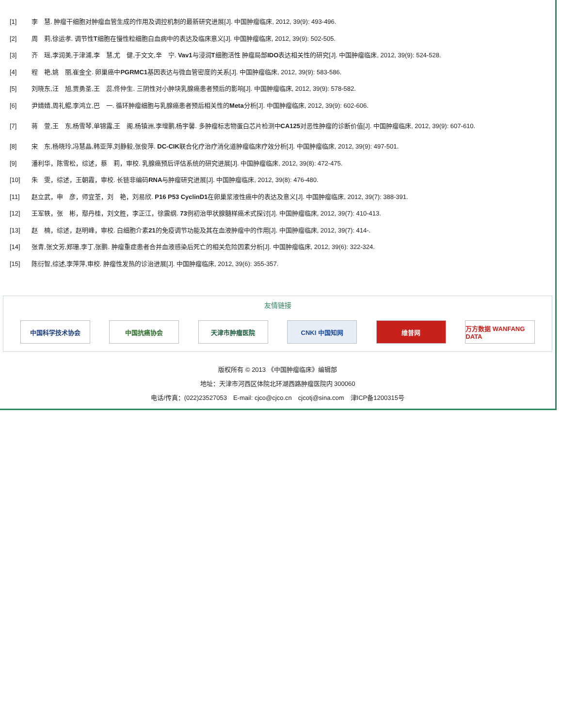| [1] | 李 慧. 肿瘤干细胞对肿瘤血管生成的作用及调控机制的最新研究进展[J]. 中国肿瘤临床, 2012, 39(9): 493-496. |
| [2] | 周 莉,徐运孝. 调节性 T 细胞在慢性粒细胞白血病中的表达及临床意义[J]. 中国肿瘤临床, 2012, 39(9): 502-505. |
| [3] | 齐 瑶,李润美,于津浦,李 慧,尤 健,于文文,辛 宁. Vav1 与浸润 T 细胞活性 肿瘤局部 IDO 表达相关性的研究[J]. 中国肿瘤临床, 2012, 39(9): 524-528. |
| [4] | 程 艳,姚 丽,崔金全. 卵巢癌中 PGRMC1 基因表达与微血管密度的关系[J]. 中国肿瘤临床, 2012, 39(9): 583-586. |
| [5] | 刘晓东,汪 旭,贾勇圣,王 蕊,佟仲生. 三阴性对小肿块乳腺癌患者预后的影响[J]. 中国肿瘤临床, 2012, 39(9): 578-582. |
| [6] | 尹婧婧,周礼鲲,李鸿立,巴 一. 循环肿瘤细胞与乳腺癌患者预后相关性的 Meta 分析[J]. 中国肿瘤临床, 2012, 39(9): 602-606. |
| [7] | 蒋 萱,王 东,杨雪琴,单锦露,王 阁,杨镇洲,李增鹏,杨宇馨. 多肿瘤标志物蛋白芯片检测中 CA125 对恶性肿瘤的诊断价值[J]. 中国肿瘤临床, 2012, 39(9): 607-610. |
| [8] | 宋 东,杨晓玲,冯慧晶,韩亚萍,刘静毅,张俊萍. DC-CIK 联合化疗治疗消化道肿瘤临床疗效分析[J]. 中国肿瘤临床, 2012, 39(9): 497-501. |
| [9] | 潘利华，陈雪松，综述，蔡 莉，审校. 乳腺癌预后评估系统的研究进展[J]. 中国肿瘤临床, 2012, 39(8): 472-475. |
| [10] | 朱 雯，综述，王朝霞，审校. 长链非编码 RNA 与肿瘤研究进展[J]. 中国肿瘤临床, 2012, 39(8): 476-480. |
| [11] | 赵立武，申 彦，师宜荃，刘 艳，刘易欣. P16 P53 CyclinD1 在卵巢浆液性癌中的表达及意义[J]. 中国肿瘤临床, 2012, 39(7): 388-391. |
| [12] | 王军轶，张 彬，鄢丹桂，刘文胜，李正江，徐震纲. 73 例初治甲状腺髓样癌术式探讨[J]. 中国肿瘤临床, 2012, 39(7): 410-413. |
| [13] | 赵 楠，综述，赵明峰，审校. 白细胞介素 21 的免疫调节功能及其在血液肿瘤中的作用[J]. 中国肿瘤临床, 2012, 39(7): 414-. |
| [14] | 张青,张文芳,郑珊,李丁,张鹏. 肿瘤重症患者合并血液感染后死亡的相关危险因素分析[J]. 中国肿瘤临床, 2012, 39(6): 322-324. |
| [15] | 陈衍智,综述,李萍萍,审校. 肿瘤性发热的诊治进展[J]. 中国肿瘤临床, 2012, 39(6): 355-357. |
友情链接
中国科学技术协会 中国抗癌协会 天津市肿瘤医院 CNKI 中国知网 维普网 万方数据 WANFANG DATA
版权所有 © 2013 《中国肿瘤临床》编辑部
地址：天津市河西区体院北环湖西路肿瘤医院内 300060
电话/传真：(022)23527053　E-mail: cjco@cjco.cn　cjcotj@sina.com　津ICP备1200315号